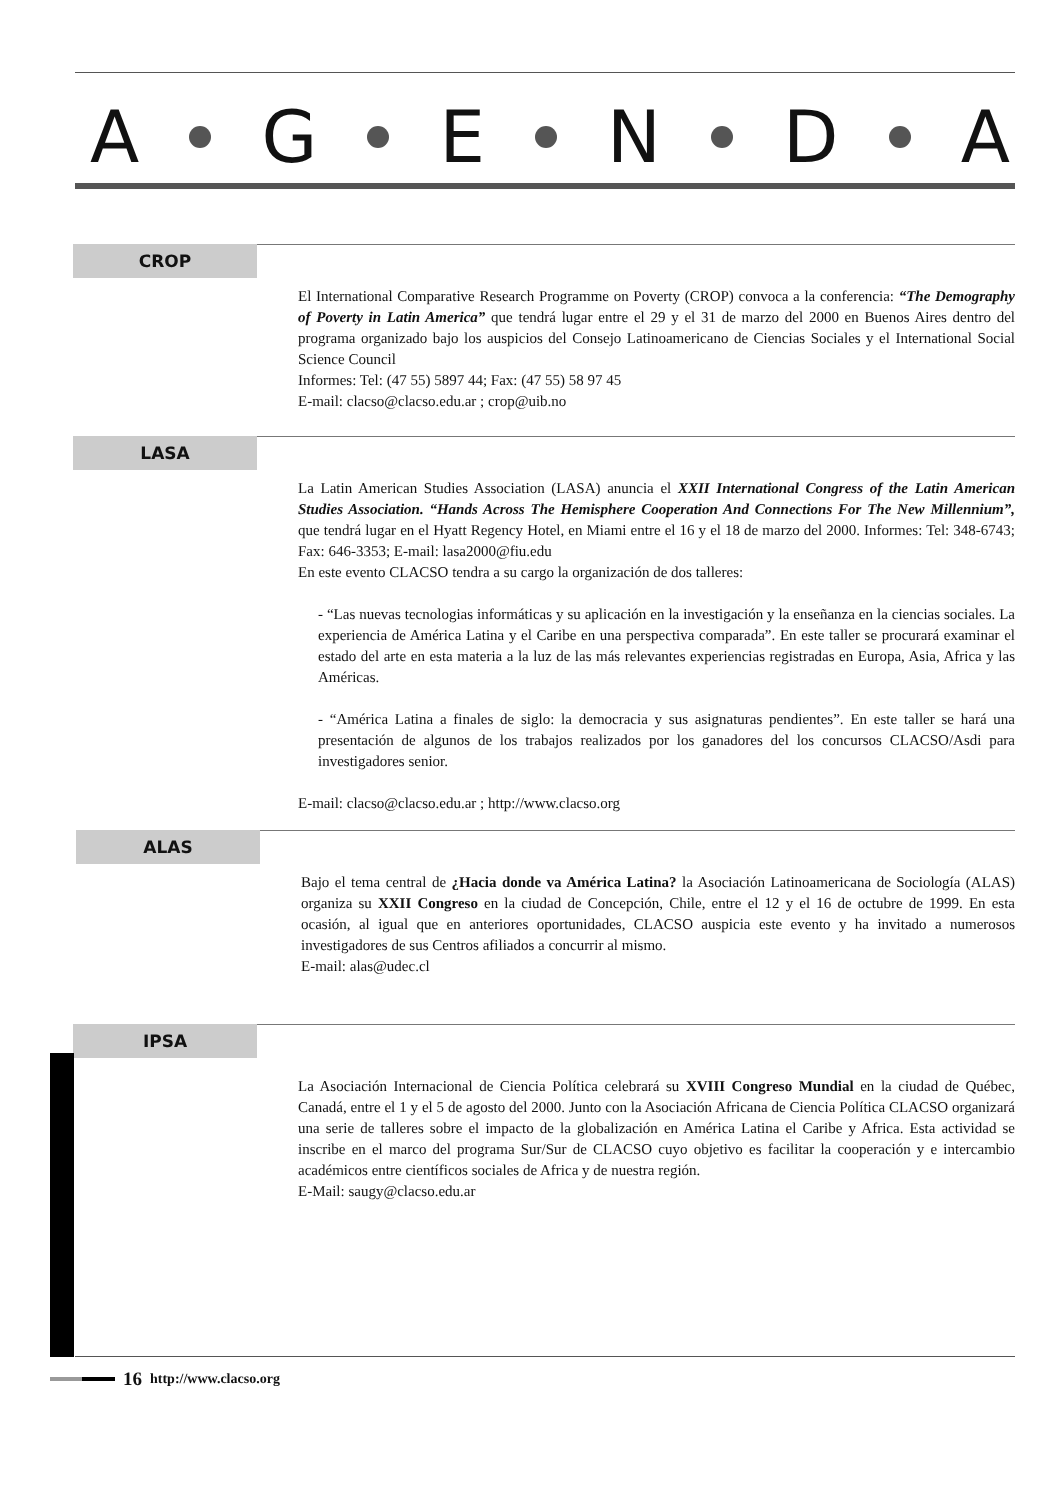A G E N D A
CROP
El International Comparative Research Programme on Poverty (CROP) convoca a la conferencia: “The Demography of Poverty in Latin America” que tendrá lugar entre el 29 y el 31 de marzo del 2000 en Buenos Aires dentro del programa organizado bajo los auspicios del Consejo Latinoamericano de Ciencias Sociales y el International Social Science Council
Informes: Tel: (47 55) 5897 44; Fax: (47 55) 58 97 45
E-mail: clacso@clacso.edu.ar ; crop@uib.no
LASA
La Latin American Studies Association (LASA) anuncia el XXII International Congress of the Latin American Studies Association. “Hands Across The Hemisphere Cooperation And Connections For The New Millennium”, que tendrá lugar en el Hyatt Regency Hotel, en Miami entre el 16 y el 18 de marzo del 2000. Informes: Tel: 348-6743; Fax: 646-3353; E-mail: lasa2000@fiu.edu
En este evento CLACSO tendra a su cargo la organización de dos talleres:
- “Las nuevas tecnologias informáticas y su aplicación en la investigación y la enseñanza en la ciencias sociales. La experiencia de América Latina y el Caribe en una perspectiva comparada”. En este taller se procurará examinar el estado del arte en esta materia a la luz de las más relevantes experiencias registradas en Europa, Asia, Africa y las Américas.
- “América Latina a finales de siglo: la democracia y sus asignaturas pendientes”. En este taller se hará una presentación de algunos de los trabajos realizados por los ganadores del los concursos CLACSO/Asdi para investigadores senior.
E-mail: clacso@clacso.edu.ar ; http://www.clacso.org
ALAS
Bajo el tema central de ¿Hacia donde va América Latina? la Asociación Latinoamericana de Sociología (ALAS) organiza su XXII Congreso en la ciudad de Concepción, Chile, entre el 12 y el 16 de octubre de 1999. En esta ocasión, al igual que en anteriores oportunidades, CLACSO auspicia este evento y ha invitado a numerosos investigadores de sus Centros afiliados a concurrir al mismo.
E-mail: alas@udec.cl
IPSA
La Asociación Internacional de Ciencia Política celebrará su XVIII Congreso Mundial en la ciudad de Québec, Canadá, entre el 1 y el 5 de agosto del 2000. Junto con la Asociación Africana de Ciencia Política CLACSO organizará una serie de talleres sobre el impacto de la globalización en América Latina el Caribe y Africa. Esta actividad se inscribe en el marco del programa Sur/Sur de CLACSO cuyo objetivo es facilitar la cooperación y e intercambio académicos entre científicos sociales de Africa y de nuestra región.
E-Mail: saugy@clacso.edu.ar
16 http://www.clacso.org